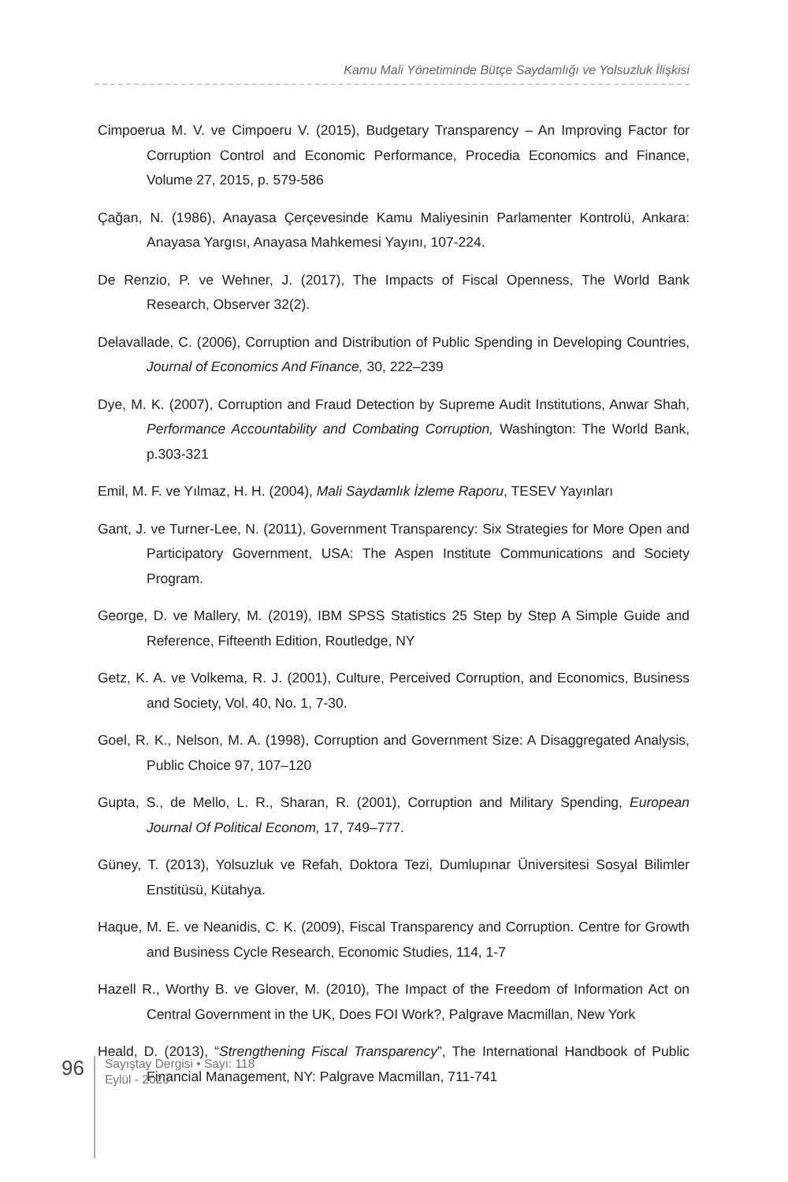Kamu Mali Yönetiminde Bütçe Saydamlığı ve Yolsuzluk İlişkisi
Cimpoerua M. V. ve Cimpoeru V. (2015), Budgetary Transparency – An Improving Factor for Corruption Control and Economic Performance, Procedia Economics and Finance, Volume 27, 2015, p. 579-586
Çağan, N. (1986), Anayasa Çerçevesinde Kamu Maliyesinin Parlamenter Kontrolü, Ankara: Anayasa Yargısı, Anayasa Mahkemesi Yayını, 107-224.
De Renzio, P. ve Wehner, J. (2017), The Impacts of Fiscal Openness, The World Bank Research, Observer 32(2).
Delavallade, C. (2006), Corruption and Distribution of Public Spending in Developing Countries, Journal of Economics And Finance, 30, 222–239
Dye, M. K. (2007), Corruption and Fraud Detection by Supreme Audit Institutions, Anwar Shah, Performance Accountability and Combating Corruption, Washington: The World Bank, p.303-321
Emil, M. F. ve Yılmaz, H. H. (2004), Mali Saydamlık İzleme Raporu, TESEV Yayınları
Gant, J. ve Turner-Lee, N. (2011), Government Transparency: Six Strategies for More Open and Participatory Government, USA: The Aspen Institute Communications and Society Program.
George, D. ve Mallery, M. (2019), IBM SPSS Statistics 25 Step by Step A Simple Guide and Reference, Fifteenth Edition, Routledge, NY
Getz, K. A. ve Volkema, R. J. (2001), Culture, Perceived Corruption, and Economics, Business and Society, Vol. 40, No. 1, 7-30.
Goel, R. K., Nelson, M. A. (1998), Corruption and Government Size: A Disaggregated Analysis, Public Choice 97, 107–120
Gupta, S., de Mello, L. R., Sharan, R. (2001), Corruption and Military Spending, European Journal Of Political Econom, 17, 749–777.
Güney, T. (2013), Yolsuzluk ve Refah, Doktora Tezi, Dumlupınar Üniversitesi Sosyal Bilimler Enstitüsü, Kütahya.
Haque, M. E. ve Neanidis, C. K. (2009), Fiscal Transparency and Corruption. Centre for Growth and Business Cycle Research, Economic Studies, 114, 1-7
Hazell R., Worthy B. ve Glover, M. (2010), The Impact of the Freedom of Information Act on Central Government in the UK, Does FOI Work?, Palgrave Macmillan, New York
Heald, D. (2013), “Strengthening Fiscal Transparency”, The International Handbook of Public Financial Management, NY: Palgrave Macmillan, 711-741
96
Sayıştay Dergisi • Sayı: 118
Eylül - 2020